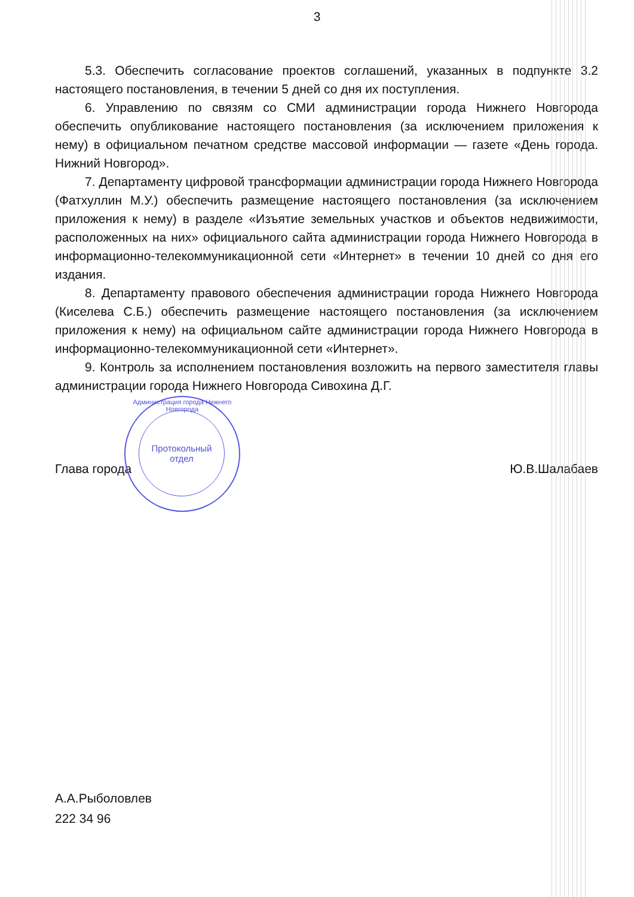3
5.3. Обеспечить согласование проектов соглашений, указанных в подпункте 3.2 настоящего постановления, в течении 5 дней со дня их поступления.
6. Управлению по связям со СМИ администрации города Нижнего Новгорода обеспечить опубликование настоящего постановления (за исключением приложения к нему) в официальном печатном средстве массовой информации — газете «День города. Нижний Новгород».
7. Департаменту цифровой трансформации администрации города Нижнего Новгорода (Фатхуллин М.У.) обеспечить размещение настоящего постановления (за исключением приложения к нему) в разделе «Изъятие земельных участков и объектов недвижимости, расположенных на них» официального сайта администрации города Нижнего Новгорода в информационно-телекоммуникационной сети «Интернет» в течении 10 дней со дня его издания.
8. Департаменту правового обеспечения администрации города Нижнего Новгорода (Киселева С.Б.) обеспечить размещение настоящего постановления (за исключением приложения к нему) на официальном сайте администрации города Нижнего Новгорода в информационно-телекоммуникационной сети «Интернет».
9. Контроль за исполнением постановления возложить на первого заместителя главы администрации города Нижнего Новгорода Сивохина Д.Г.
Глава города Ю.В.Шалабаев
Администрация города Нижнего Новгорода
Протокольный
отдел
А.А.Рыболовлев
222 34 96